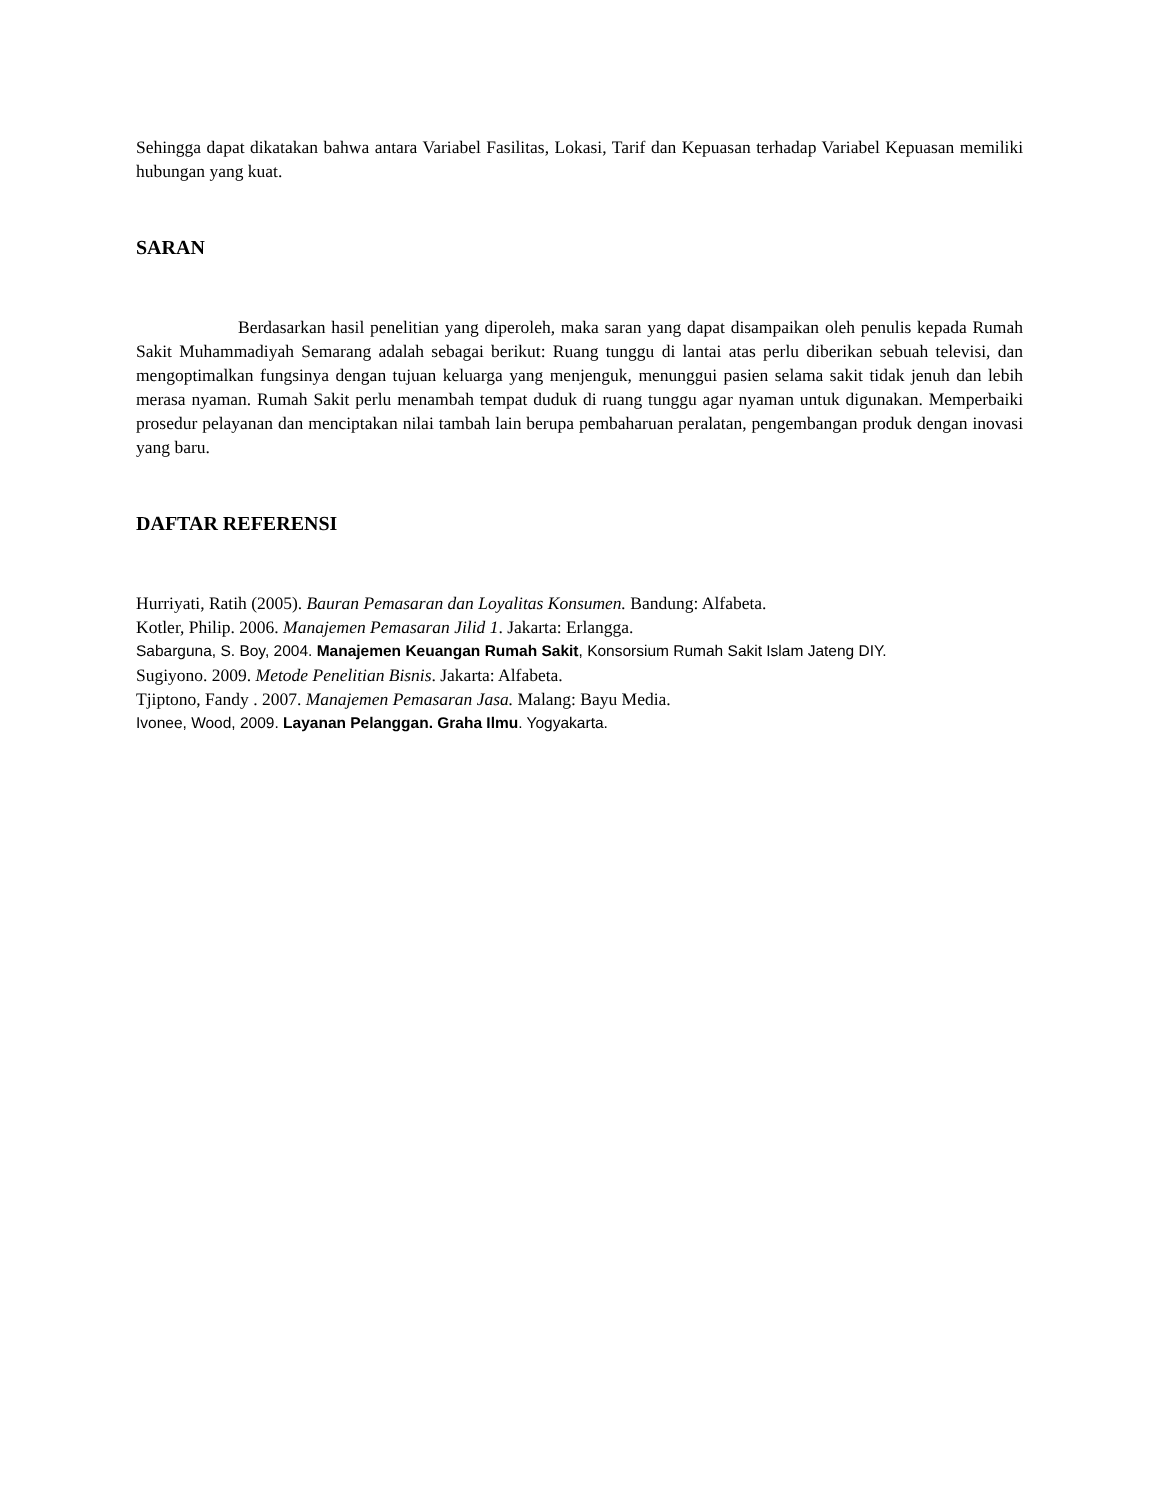Sehingga dapat dikatakan bahwa antara Variabel Fasilitas, Lokasi, Tarif dan Kepuasan terhadap Variabel Kepuasan memiliki hubungan yang kuat.
SARAN
Berdasarkan hasil penelitian yang diperoleh, maka saran yang dapat disampaikan oleh penulis kepada Rumah Sakit Muhammadiyah Semarang adalah sebagai berikut: Ruang tunggu di lantai atas perlu diberikan sebuah televisi, dan mengoptimalkan fungsinya dengan tujuan keluarga yang menjenguk, menunggui pasien selama sakit tidak jenuh dan lebih merasa nyaman. Rumah Sakit perlu menambah tempat duduk di ruang tunggu agar nyaman untuk digunakan. Memperbaiki prosedur pelayanan dan menciptakan nilai tambah lain berupa pembaharuan peralatan, pengembangan produk dengan inovasi yang baru.
DAFTAR REFERENSI
Hurriyati, Ratih (2005). Bauran Pemasaran dan Loyalitas Konsumen. Bandung: Alfabeta.
Kotler, Philip. 2006. Manajemen Pemasaran Jilid 1. Jakarta: Erlangga.
Sabarguna, S. Boy, 2004. Manajemen Keuangan Rumah Sakit, Konsorsium Rumah Sakit Islam Jateng DIY.
Sugiyono. 2009. Metode Penelitian Bisnis. Jakarta: Alfabeta.
Tjiptono, Fandy . 2007. Manajemen Pemasaran Jasa. Malang: Bayu Media.
Ivonee, Wood, 2009. Layanan Pelanggan. Graha Ilmu. Yogyakarta.